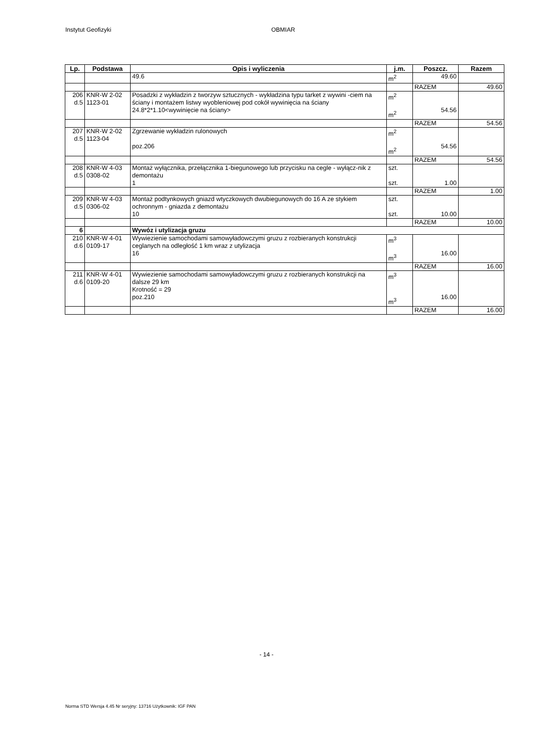Instytut Geofizyki OBMIAR
| Lp. | Podstawa | Opis i wyliczenia | j.m. | Poszcz. | Razem |
| --- | --- | --- | --- | --- | --- |
| | | 49.6 | m<sup>2</sup> | 49.60 | |
| | | | | RAZEM | 49.60 |
| 206 d.5 | KNR-W 2-02 1123-01 | Posadzki z wykładzin z tworzyw sztucznych - wykładzina typu tarket z wywini -ciem na ściany i montażem listwy wyobleniowej pod cokół wywinięcia na ściany 24.8*2*1.10<wywinięcie na ściany> | m<sup>2</sup> m<sup>2</sup> | 54.56 | |
| | | | | RAZEM | 54.56 |
| 207 d.5 | KNR-W 2-02 1123-04 | Zgrzewanie wykładzin rulonowych poz.206 | m<sup>2</sup> m<sup>2</sup> | 54.56 | |
| | | | | RAZEM | 54.56 |
| 208 d.5 | KNR-W 4-03 0308-02 | Montaż wyłącznika, przełącznika 1-biegunowego lub przycisku na cegle - wyłącz-nik z demontażu 1 | szt. szt. | 1.00 | |
| | | | | RAZEM | 1.00 |
| 209 d.5 | KNR-W 4-03 0306-02 | Montaż podtynkowych gniazd wtyczkowych dwubiegunowych do 16 A ze stykiem ochronnym - gniazda z demontażu 10 | szt. szt. | 10.00 | |
| | | | | RAZEM | 10.00 |
| 6 | | Wywóz i utylizacja gruzu | | | |
| 210 d.6 | KNR-W 4-01 0109-17 | Wywiezienie samochodami samowyładowczymi gruzu z rozbieranych konstrukcji ceglanych na odległość 1 km wraz z utylizacja 16 | m<sup>3</sup> m<sup>3</sup> | 16.00 | |
| | | | | RAZEM | 16.00 |
| 211 d.6 | KNR-W 4-01 0109-20 | Wywiezienie samochodami samowyładowczymi gruzu z rozbieranych konstrukcji na dalsze 29 km Krotność = 29 poz.210 | m<sup>3</sup> m<sup>3</sup> | 16.00 | |
| | | | | RAZEM | 16.00 |
- 14 -
Norma STD Wersja 4.45 Nr seryjny: 13716 Użytkownik: IGF PAN